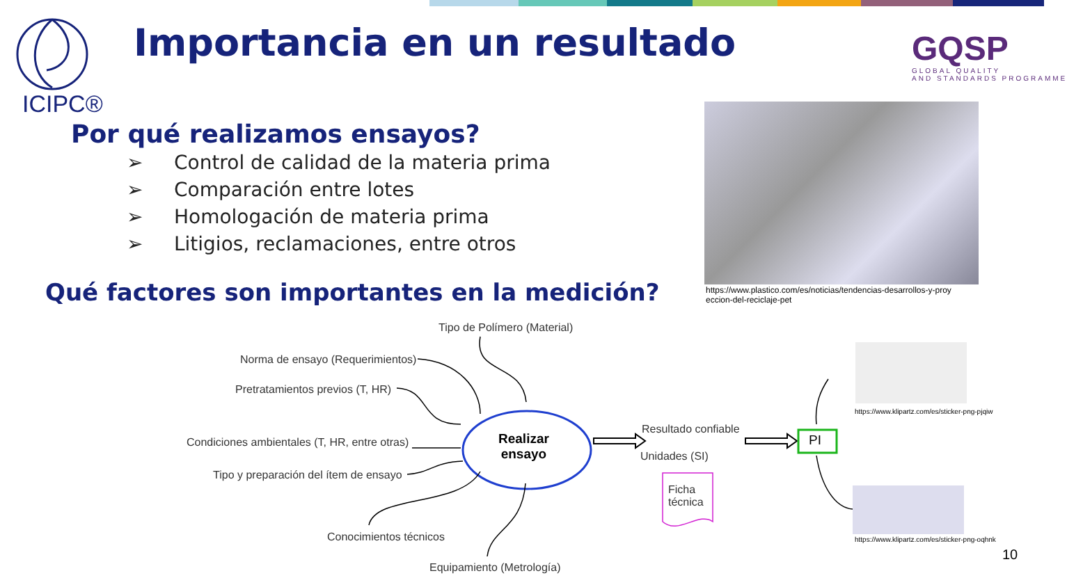ICIPC®
Importancia en un resultado GQSP
GLOBAL QUALITY
AND STANDARDS PROGRAMME
Por qué realizamos ensayos?
➢ Control de calidad de la materia prima
➢ Comparación entre lotes
➢ Homologación de materia prima
➢ Litigios, reclamaciones, entre otros
https://www.plastico.com/es/noticias/tendencias-desarrollos-y-proy
eccion-del-reciclaje-pet
Qué factores son importantes en la medición?
Realizar
ensayo
Tipo de Polímero (Material)
Norma de ensayo (Requerimientos)
Pretratamientos previos (T, HR)
Condiciones ambientales (T, HR, entre otras)
Tipo y preparación del ítem de ensayo
Conocimientos técnicos
Equipamiento (Metrología)
Resultado confiable
Unidades (SI)
Ficha
técnica
PI
https://www.klipartz.com/es/sticker-png-pjqiw
https://www.klipartz.com/es/sticker-png-oqhnk
10